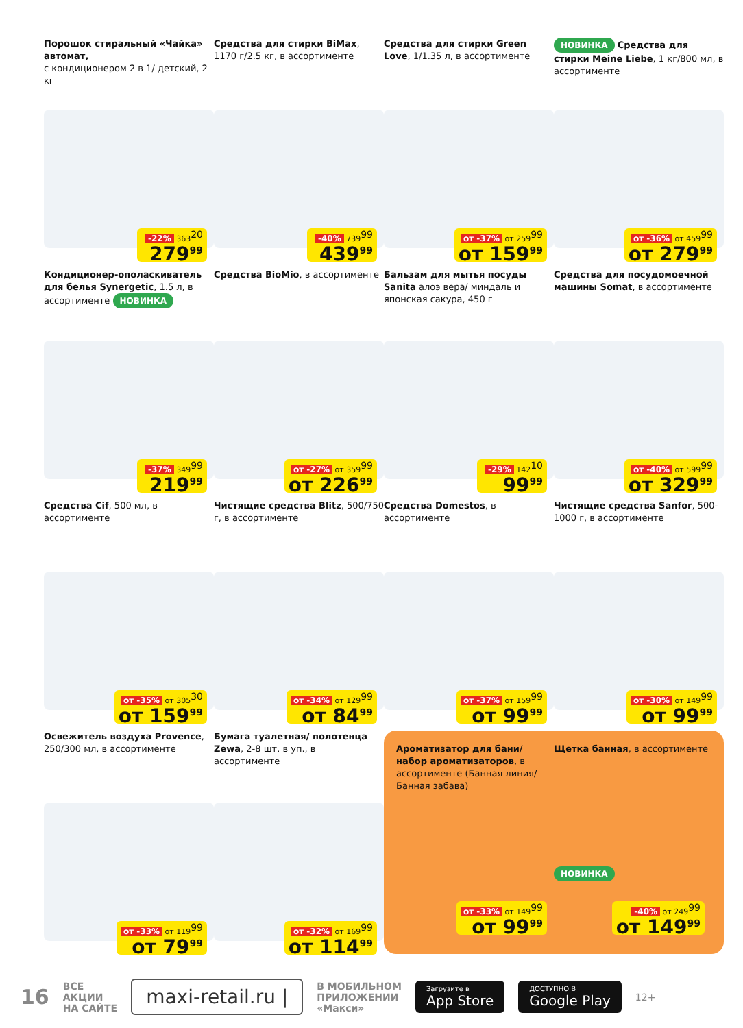Порошок стиральный «Чайка» автомат,
с кондиционером 2 в 1/ детский, 2 кг
-22% 363<sup>20</sup>
279<sup>99</sup>
Средства для стирки BiMax, 1170 г/2.5 кг, в ассортименте
-40% 739<sup>99</sup>
439<sup>99</sup>
Средства для стирки Green Love, 1/1.35 л, в ассортименте
от -37% от 259<sup>99</sup>
от 159<sup>99</sup>
НОВИНКА Средства для стирки Meine Liebe, 1 кг/800 мл, в ассортименте
от -36% от 459<sup>99</sup>
от 279<sup>99</sup>
Кондиционер-ополаскиватель для белья Synergetic, 1.5 л, в ассортименте НОВИНКА
-37% 349<sup>99</sup>
219<sup>99</sup>
Средства BioMio, в ассортименте
от -27% от 359<sup>99</sup>
от 226<sup>99</sup>
Бальзам для мытья посуды Sanita алоэ вера/ миндаль и японская сакура, 450 г
-29% 142<sup>10</sup>
99<sup>99</sup>
Средства для посудомоечной машины Somat, в ассортименте
от -40% от 599<sup>99</sup>
от 329<sup>99</sup>
Средства Cif, 500 мл, в ассортименте
от -35% от 305<sup>30</sup>
от 159<sup>99</sup>
Чистящие средства Blitz, 500/750 г, в ассортименте
от -34% от 129<sup>99</sup>
от 84<sup>99</sup>
Средства Domestos, в ассортименте
от -37% от 159<sup>99</sup>
от 99<sup>99</sup>
Чистящие средства Sanfor, 500-1000 г, в ассортименте
от -30% от 149<sup>99</sup>
от 99<sup>99</sup>
Освежитель воздуха Provence, 250/300 мл, в ассортименте
от -33% от 119<sup>99</sup>
от 79<sup>99</sup>
Бумага туалетная/ полотенца Zewa, 2-8 шт. в уп., в ассортименте
от -32% от 169<sup>99</sup>
от 114<sup>99</sup>
Ароматизатор для бани/ набор ароматизаторов, в ассортименте (Банная линия/Банная забава)
от -33% от 149<sup>99</sup>
от 99<sup>99</sup>
Щетка банная, в ассортименте
НОВИНКА
-40% от 249<sup>99</sup>
от 149<sup>99</sup>
16 ВСЕ
АКЦИИ
НА САЙТЕ maxi-retail.ru | В МОБИЛЬНОМ
ПРИЛОЖЕНИИ
«Макси» Загрузите в
App Store ДОСТУПНО В
Google Play 12+